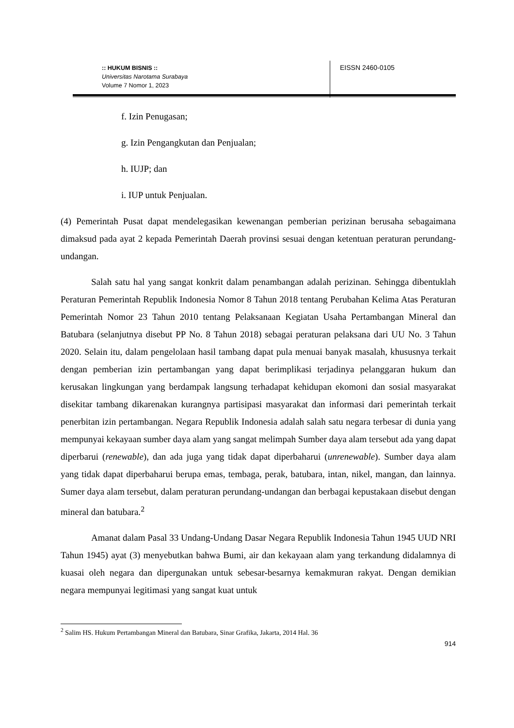:: HUKUM BISNIS ::
Universitas Narotama Surabaya
Volume 7 Nomor 1, 2023
EISSN 2460-0105
f. Izin Penugasan;
g. Izin Pengangkutan dan Penjualan;
h. IUJP; dan
i. IUP untuk Penjualan.
(4) Pemerintah Pusat dapat mendelegasikan kewenangan pemberian perizinan berusaha sebagaimana dimaksud pada ayat 2 kepada Pemerintah Daerah provinsi sesuai dengan ketentuan peraturan perundang-undangan.
Salah satu hal yang sangat konkrit dalam penambangan adalah perizinan. Sehingga dibentuklah Peraturan Pemerintah Republik Indonesia Nomor 8 Tahun 2018 tentang Perubahan Kelima Atas Peraturan Pemerintah Nomor 23 Tahun 2010 tentang Pelaksanaan Kegiatan Usaha Pertambangan Mineral dan Batubara (selanjutnya disebut PP No. 8 Tahun 2018) sebagai peraturan pelaksana dari UU No. 3 Tahun 2020. Selain itu, dalam pengelolaan hasil tambang dapat pula menuai banyak masalah, khususnya terkait dengan pemberian izin pertambangan yang dapat berimplikasi terjadinya pelanggaran hukum dan kerusakan lingkungan yang berdampak langsung terhadapat kehidupan ekomoni dan sosial masyarakat disekitar tambang dikarenakan kurangnya partisipasi masyarakat dan informasi dari pemerintah terkait penerbitan izin pertambangan. Negara Republik Indonesia adalah salah satu negara terbesar di dunia yang mempunyai kekayaan sumber daya alam yang sangat melimpah Sumber daya alam tersebut ada yang dapat diperbarui (renewable), dan ada juga yang tidak dapat diperbaharui (unrenewable). Sumber daya alam yang tidak dapat diperbaharui berupa emas, tembaga, perak, batubara, intan, nikel, mangan, dan lainnya. Sumer daya alam tersebut, dalam peraturan perundang-undangan dan berbagai kepustakaan disebut dengan mineral dan batubara.<sup>2</sup>
Amanat dalam Pasal 33 Undang-Undang Dasar Negara Republik Indonesia Tahun 1945 UUD NRI Tahun 1945) ayat (3) menyebutkan bahwa Bumi, air dan kekayaan alam yang terkandung didalamnya di kuasai oleh negara dan dipergunakan untuk sebesar-besarnya kemakmuran rakyat. Dengan demikian negara mempunyai legitimasi yang sangat kuat untuk
<sup>2</sup> Salim HS. Hukum Pertambangan Mineral dan Batubara, Sinar Grafika, Jakarta, 2014 Hal. 36
914